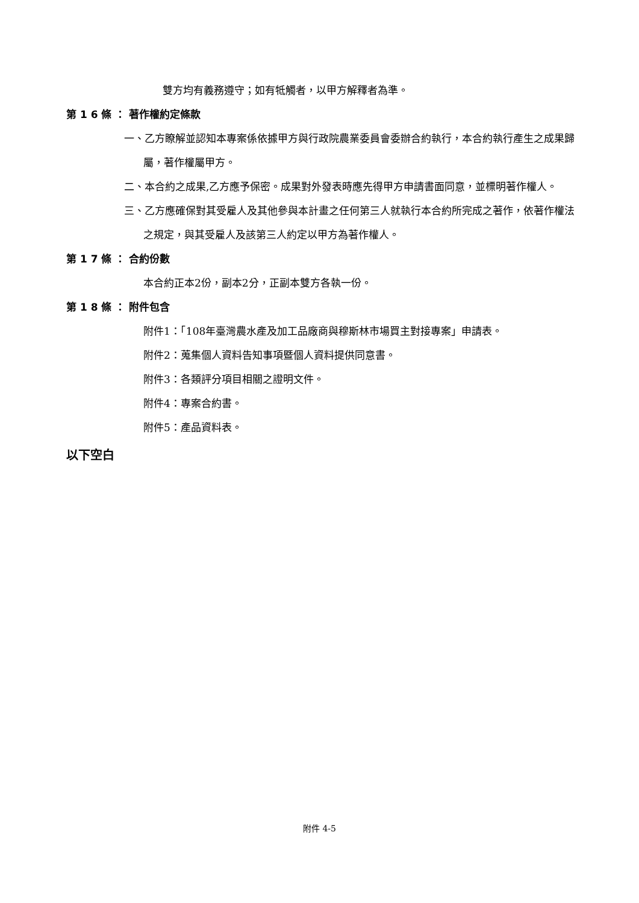雙方均有義務遵守；如有牴觸者，以甲方解釋者為準。
第 1 6 條 ： 著作權約定條款
一、乙方瞭解並認知本專案係依據甲方與行政院農業委員會委辦合約執行，本合約執行產生之成果歸屬，著作權屬甲方。
二、本合約之成果,乙方應予保密。成果對外發表時應先得甲方申請書面同意，並標明著作權人。
三、乙方應確保對其受雇人及其他參與本計畫之任何第三人就執行本合約所完成之著作，依著作權法之規定，與其受雇人及該第三人約定以甲方為著作權人。
第 1 7 條 ： 合約份數
本合約正本2份，副本2分，正副本雙方各執一份。
第 1 8 條 ： 附件包含
附件1：「108年臺灣農水產及加工品廠商與穆斯林市場買主對接專案」申請表。
附件2：蒐集個人資料告知事項暨個人資料提供同意書。
附件3：各類評分項目相關之證明文件。
附件4：專案合約書。
附件5：產品資料表。
以下空白
附件 4-5